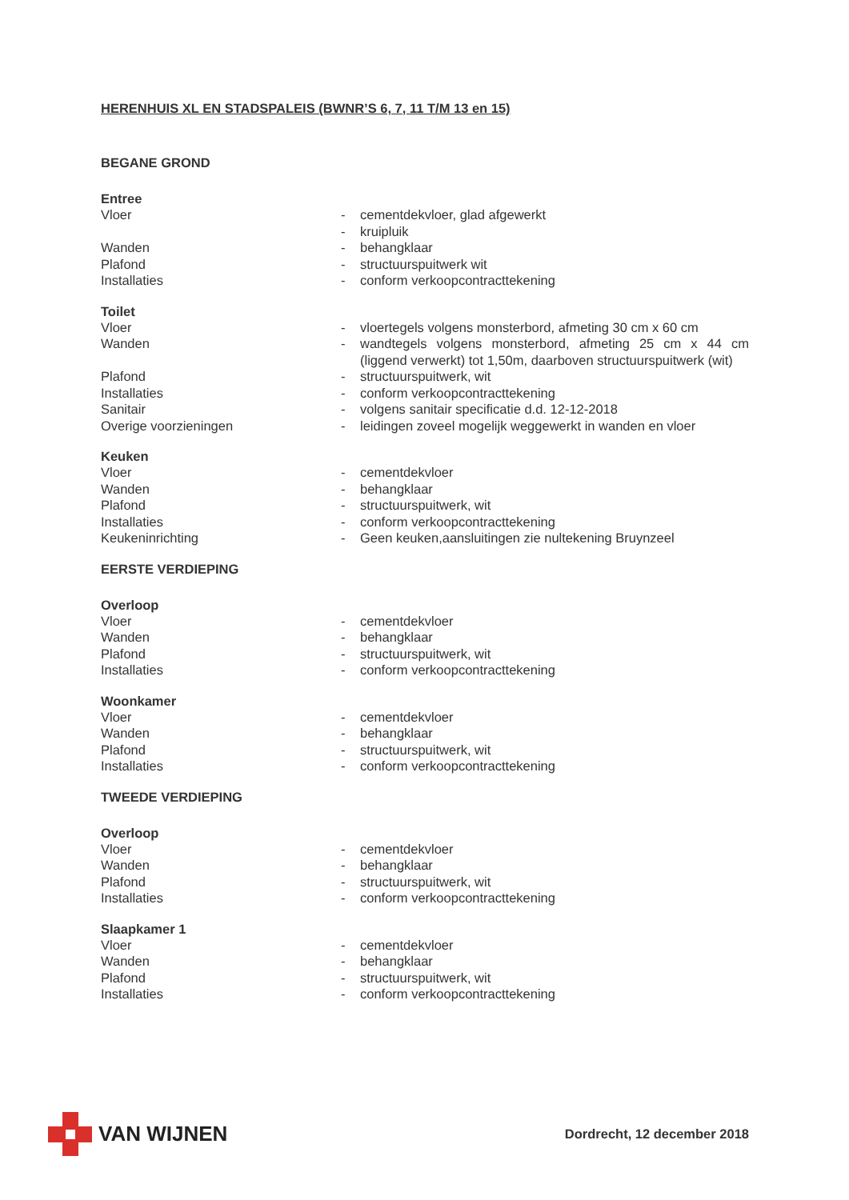HERENHUIS XL EN STADSPALEIS (BWNR’S 6, 7, 11 T/M 13 en 15)
BEGANE GROND
Entree
Vloer - cementdekvloer, glad afgewerkt
- kruipluik
Wanden - behangklaar
Plafond - structuurspuitwerk wit
Installaties - conform verkoopcontracttekening
Toilet
Vloer - vloertegels volgens monsterbord, afmeting 30 cm x 60 cm
Wanden - wandtegels volgens monsterbord, afmeting 25 cm x 44 cm (liggend verwerkt) tot 1,50m, daarboven structuurspuitwerk (wit)
Plafond - structuurspuitwerk, wit
Installaties - conform verkoopcontracttekening
Sanitair - volgens sanitair specificatie d.d. 12-12-2018
Overige voorzieningen - leidingen zoveel mogelijk weggewerkt in wanden en vloer
Keuken
Vloer - cementdekvloer
Wanden - behangklaar
Plafond - structuurspuitwerk, wit
Installaties - conform verkoopcontracttekening
Keukeninrichting - Geen keuken,aansluitingen zie nultekening Bruynzeel
EERSTE VERDIEPING
Overloop
Vloer - cementdekvloer
Wanden - behangklaar
Plafond - structuurspuitwerk, wit
Installaties - conform verkoopcontracttekening
Woonkamer
Vloer - cementdekvloer
Wanden - behangklaar
Plafond - structuurspuitwerk, wit
Installaties - conform verkoopcontracttekening
TWEEDE VERDIEPING
Overloop
Vloer - cementdekvloer
Wanden - behangklaar
Plafond - structuurspuitwerk, wit
Installaties - conform verkoopcontracttekening
Slaapkamer 1
Vloer - cementdekvloer
Wanden - behangklaar
Plafond - structuurspuitwerk, wit
Installaties - conform verkoopcontracttekening
VAN WIJNEN
Dordrecht, 12 december 2018